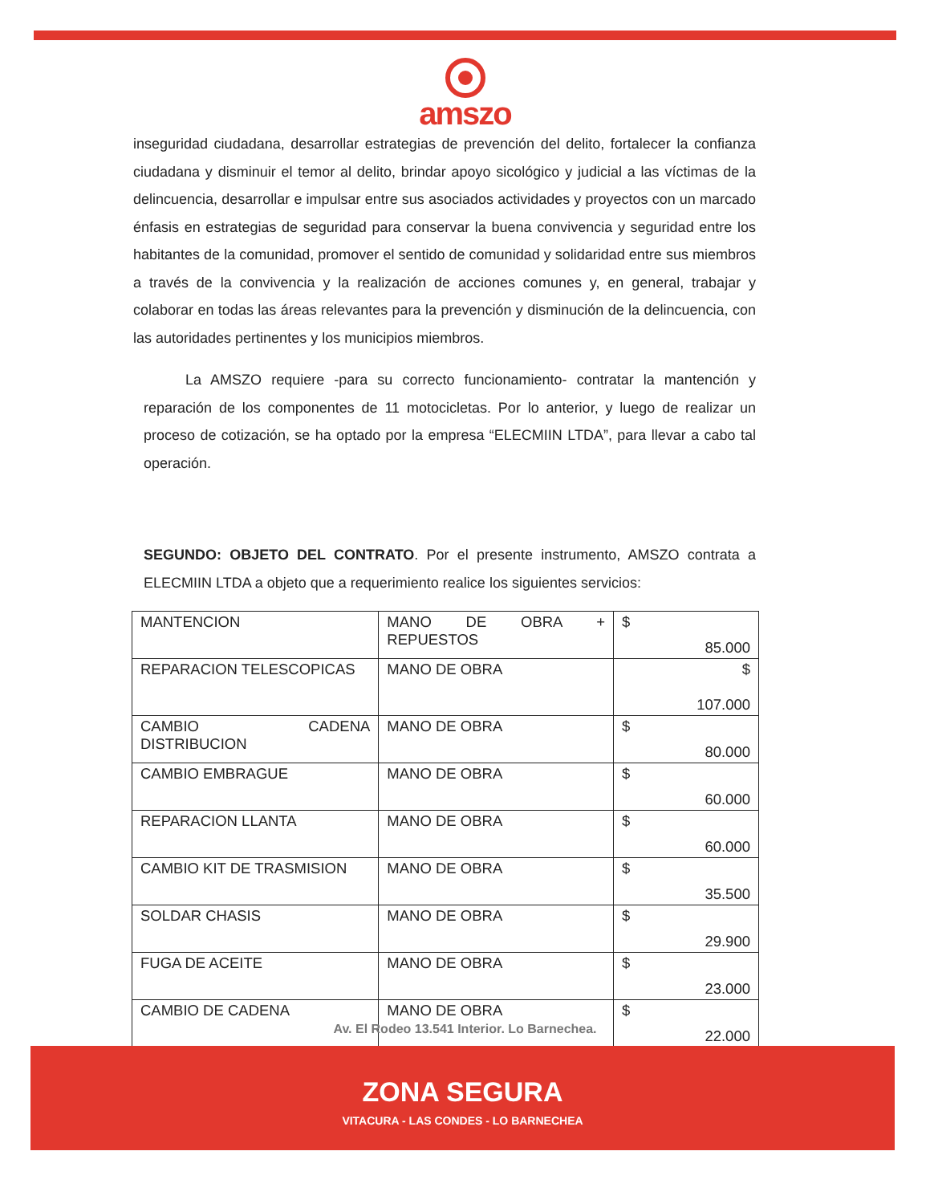amszo
inseguridad ciudadana, desarrollar estrategias de prevención del delito, fortalecer la confianza ciudadana y disminuir el temor al delito, brindar apoyo sicológico y judicial a las víctimas de la delincuencia, desarrollar e impulsar entre sus asociados actividades y proyectos con un marcado énfasis en estrategias de seguridad para conservar la buena convivencia y seguridad entre los habitantes de la comunidad, promover el sentido de comunidad y solidaridad entre sus miembros a través de la convivencia y la realización de acciones comunes y, en general, trabajar y colaborar en todas las áreas relevantes para la prevención y disminución de la delincuencia, con las autoridades pertinentes y los municipios miembros.
La AMSZO requiere -para su correcto funcionamiento- contratar la mantención y reparación de los componentes de 11 motocicletas. Por lo anterior, y luego de realizar un proceso de cotización, se ha optado por la empresa “ELECMIIN LTDA”, para llevar a cabo tal operación.
SEGUNDO: OBJETO DEL CONTRATO. Por el presente instrumento, AMSZO contrata a ELECMIIN LTDA a objeto que a requerimiento realice los siguientes servicios:
| MANTENCION | MANO DE OBRA + REPUESTOS | $ 85.000 |
| REPARACION TELESCOPICAS | MANO DE OBRA | $ 107.000 |
| CAMBIO CADENA DISTRIBUCION | MANO DE OBRA | $ 80.000 |
| CAMBIO EMBRAGUE | MANO DE OBRA | $ 60.000 |
| REPARACION LLANTA | MANO DE OBRA | $ 60.000 |
| CAMBIO KIT DE TRASMISION | MANO DE OBRA | $ 35.500 |
| SOLDAR CHASIS | MANO DE OBRA | $ 29.900 |
| FUGA DE ACEITE | MANO DE OBRA | $ 23.000 |
| CAMBIO DE CADENA | MANO DE OBRA | $ 22.000 |
Av. El Rodeo 13.541 Interior. Lo Barnechea.
ZONA SEGURA
VITACURA - LAS CONDES - LO BARNECHEA